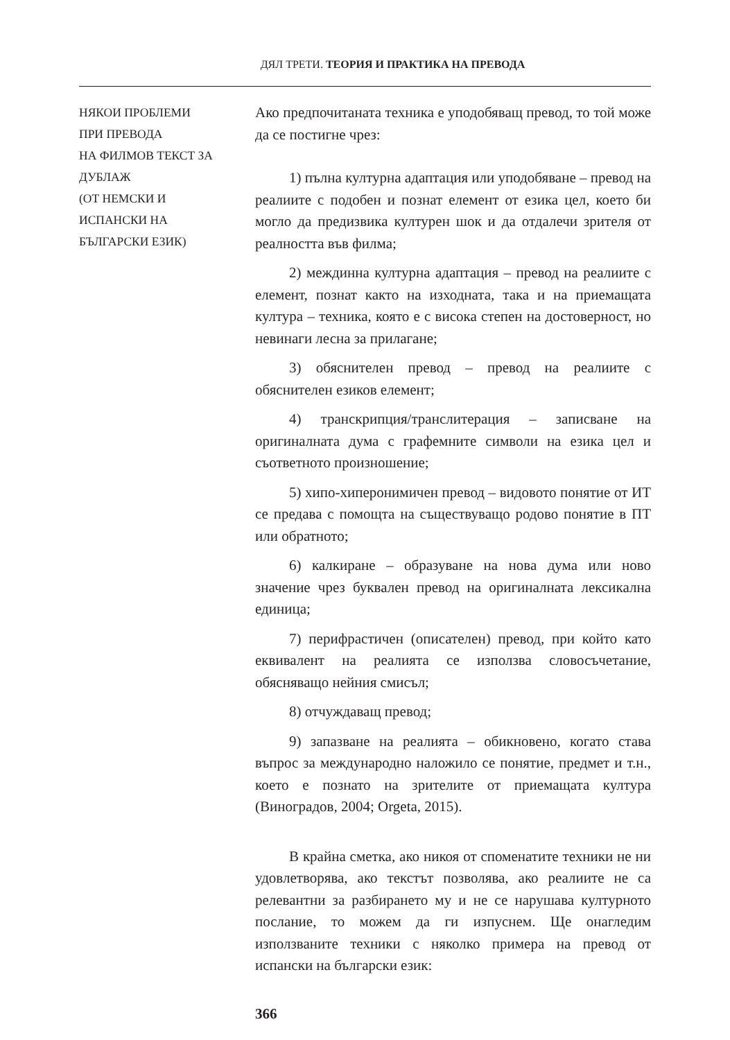ДЯЛ ТРЕТИ. ТЕОРИЯ И ПРАКТИКА НА ПРЕВОДА
НЯКОИ ПРОБЛЕМИ
ПРИ ПРЕВОДА
НА ФИЛМОВ ТЕКСТ ЗА
ДУБЛАЖ
(ОТ НЕМСКИ И
ИСПАНСКИ НА
БЪЛГАРСКИ ЕЗИК)
Ако предпочитаната техника е уподобяващ превод, то той може да се постигне чрез:
1) пълна културна адаптация или уподобяване – превод на реалиите с подобен и познат елемент от езика цел, което би могло да предизвика културен шок и да отдалечи зрителя от реалността във филма;
2) междинна културна адаптация – превод на реалиите с елемент, познат както на изходната, така и на приемащата култура – техника, която е с висока степен на достоверност, но невинаги лесна за прилагане;
3) обяснителен превод – превод на реалиите с обяснителен езиков елемент;
4) транскрипция/транслитерация – записване на оригиналната дума с графемните символи на езика цел и съответното произношение;
5) хипо-хиперонимичен превод – видовото понятие от ИТ се предава с помощта на съществуващо родово понятие в ПТ или обратното;
6) калкиране – образуване на нова дума или ново значение чрез буквален превод на оригиналната лексикална единица;
7) перифрастичен (описателен) превод, при който като еквивалент на реалията се използва словосъчетание, обясняващо нейния смисъл;
8) отчуждаващ превод;
9) запазване на реалията – обикновено, когато става въпрос за международно наложило се понятие, предмет и т.н., което е познато на зрителите от приемащата култура (Виноградов, 2004; Orgeta, 2015).
В крайна сметка, ако никоя от споменатите техники не ни удовлетворява, ако текстът позволява, ако реалиите не са релевантни за разбирането му и не се нарушава културното послание, то можем да ги изпуснем. Ще онагледим използваните техники с няколко примера на превод от испански на български език:
366